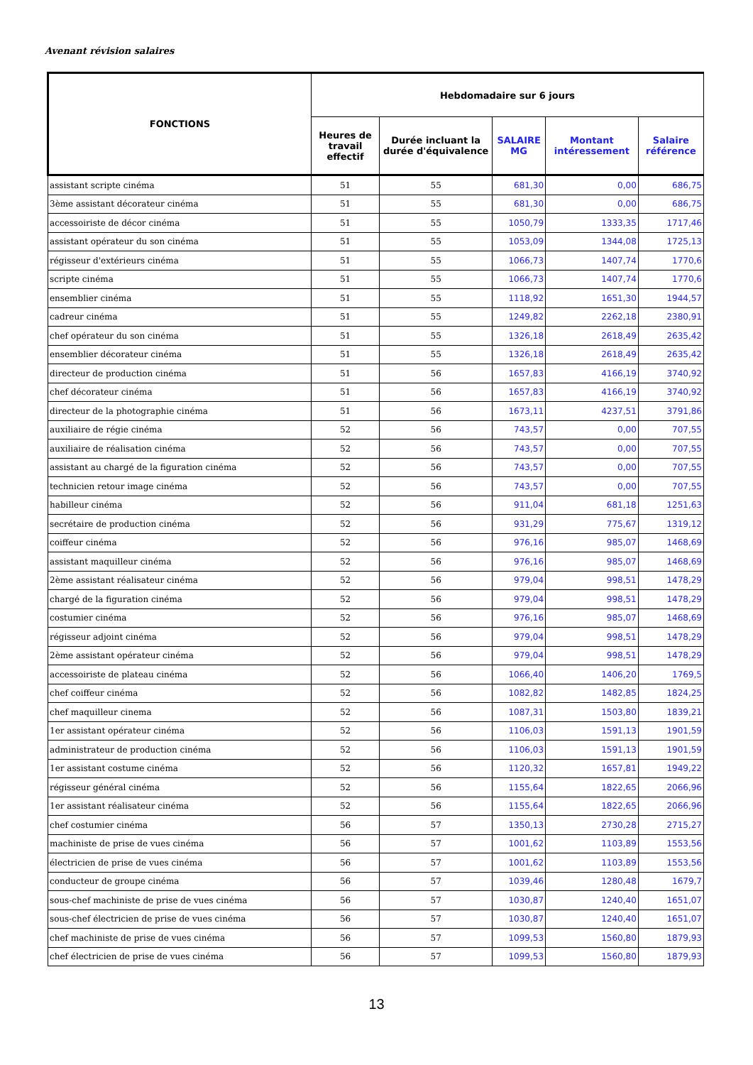Avenant révision salaires
| FONCTIONS | Hebdomadaire sur 6 jours | | | | |
| --- | --- | --- | --- | --- | --- |
| | Heures de travail effectif | Durée incluant la durée d'équivalence | SALAIRE MG | Montant intéressement | Salaire référence |
| assistant scripte cinéma | 51 | 55 | 681,30 | 0,00 | 686,75 |
| 3ème assistant décorateur cinéma | 51 | 55 | 681,30 | 0,00 | 686,75 |
| accessoiriste de décor cinéma | 51 | 55 | 1050,79 | 1333,35 | 1717,46 |
| assistant opérateur du son cinéma | 51 | 55 | 1053,09 | 1344,08 | 1725,13 |
| régisseur d'extérieurs cinéma | 51 | 55 | 1066,73 | 1407,74 | 1770,6 |
| scripte cinéma | 51 | 55 | 1066,73 | 1407,74 | 1770,6 |
| ensemblier cinéma | 51 | 55 | 1118,92 | 1651,30 | 1944,57 |
| cadreur cinéma | 51 | 55 | 1249,82 | 2262,18 | 2380,91 |
| chef opérateur du son cinéma | 51 | 55 | 1326,18 | 2618,49 | 2635,42 |
| ensemblier décorateur cinéma | 51 | 55 | 1326,18 | 2618,49 | 2635,42 |
| directeur de production cinéma | 51 | 56 | 1657,83 | 4166,19 | 3740,92 |
| chef décorateur cinéma | 51 | 56 | 1657,83 | 4166,19 | 3740,92 |
| directeur de la photographie cinéma | 51 | 56 | 1673,11 | 4237,51 | 3791,86 |
| auxiliaire de régie cinéma | 52 | 56 | 743,57 | 0,00 | 707,55 |
| auxiliaire de réalisation cinéma | 52 | 56 | 743,57 | 0,00 | 707,55 |
| assistant au chargé de la figuration cinéma | 52 | 56 | 743,57 | 0,00 | 707,55 |
| technicien retour image cinéma | 52 | 56 | 743,57 | 0,00 | 707,55 |
| habilleur cinéma | 52 | 56 | 911,04 | 681,18 | 1251,63 |
| secrétaire de production cinéma | 52 | 56 | 931,29 | 775,67 | 1319,12 |
| coiffeur cinéma | 52 | 56 | 976,16 | 985,07 | 1468,69 |
| assistant maquilleur cinéma | 52 | 56 | 976,16 | 985,07 | 1468,69 |
| 2ème assistant réalisateur cinéma | 52 | 56 | 979,04 | 998,51 | 1478,29 |
| chargé de la figuration cinéma | 52 | 56 | 979,04 | 998,51 | 1478,29 |
| costumier cinéma | 52 | 56 | 976,16 | 985,07 | 1468,69 |
| régisseur adjoint cinéma | 52 | 56 | 979,04 | 998,51 | 1478,29 |
| 2ème assistant opérateur cinéma | 52 | 56 | 979,04 | 998,51 | 1478,29 |
| accessoiriste de plateau cinéma | 52 | 56 | 1066,40 | 1406,20 | 1769,5 |
| chef coiffeur cinéma | 52 | 56 | 1082,82 | 1482,85 | 1824,25 |
| chef maquilleur cinema | 52 | 56 | 1087,31 | 1503,80 | 1839,21 |
| 1er assistant opérateur cinéma | 52 | 56 | 1106,03 | 1591,13 | 1901,59 |
| administrateur de production cinéma | 52 | 56 | 1106,03 | 1591,13 | 1901,59 |
| 1er assistant costume cinéma | 52 | 56 | 1120,32 | 1657,81 | 1949,22 |
| régisseur général cinéma | 52 | 56 | 1155,64 | 1822,65 | 2066,96 |
| 1er assistant réalisateur cinéma | 52 | 56 | 1155,64 | 1822,65 | 2066,96 |
| chef costumier cinéma | 56 | 57 | 1350,13 | 2730,28 | 2715,27 |
| machiniste de prise de vues cinéma | 56 | 57 | 1001,62 | 1103,89 | 1553,56 |
| électricien de prise de vues cinéma | 56 | 57 | 1001,62 | 1103,89 | 1553,56 |
| conducteur de groupe cinéma | 56 | 57 | 1039,46 | 1280,48 | 1679,7 |
| sous-chef machiniste de prise de vues cinéma | 56 | 57 | 1030,87 | 1240,40 | 1651,07 |
| sous-chef électricien de prise de vues cinéma | 56 | 57 | 1030,87 | 1240,40 | 1651,07 |
| chef machiniste de prise de vues cinéma | 56 | 57 | 1099,53 | 1560,80 | 1879,93 |
| chef électricien de prise de vues cinéma | 56 | 57 | 1099,53 | 1560,80 | 1879,93 |
13